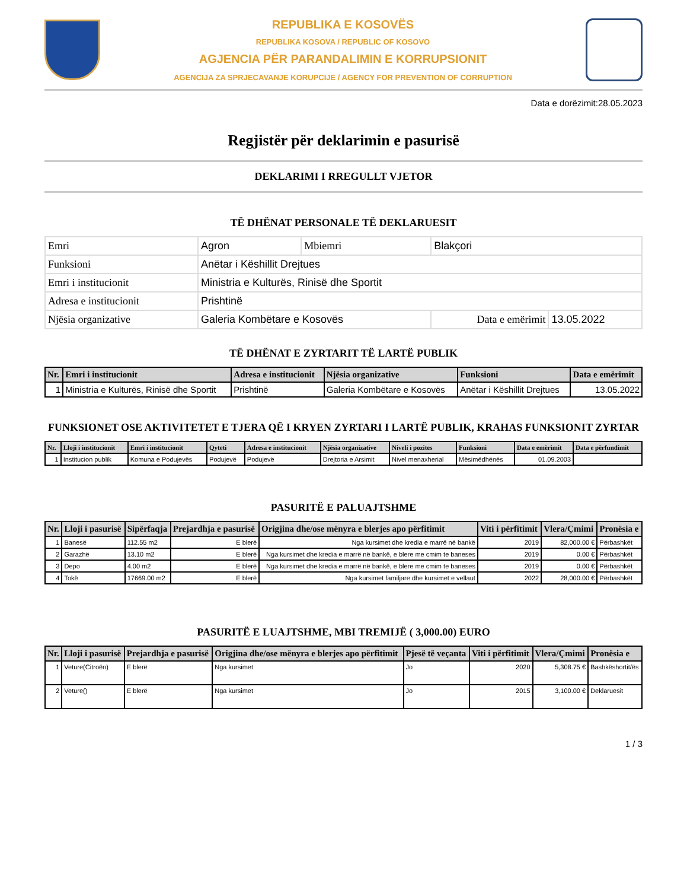REPUBLIKA E KOSOVËS
REPUBLIKA KOSOVA / REPUBLIC OF KOSOVO
AGJENCIA PËR PARANDALIMIN E KORRUPSIONIT
AGENCIJA ZA SPRJECAVANJE KORUPCIJE / AGENCY FOR PREVENTION OF CORRUPTION
Data e dorëzimit:28.05.2023
Regjistër për deklarimin e pasurisë
DEKLARIMI I RREGULLT VJETOR
TË DHËNAT PERSONALE TË DEKLARUESIT
| Emri | Agron | Mbiemri | Blakçori | |
| Funksioni | Anëtar i Këshillit Drejtues | | | |
| Emri i institucionit | Ministria e Kulturës, Rinisë dhe Sportit | | | |
| Adresa e institucionit | Prishtinë | | | |
| Njësia organizative | Galeria Kombëtare e Kosovës | | Data e emërimit | 13.05.2022 |
TË DHËNAT E ZYRTARIT TË LARTË PUBLIK
| Nr. | Emri i institucionit | Adresa e institucionit | Njësia organizative | Funksioni | Data e emërimit |
| --- | --- | --- | --- | --- | --- |
| 1 | Ministria e Kulturës, Rinisë dhe Sportit | Prishtinë | Galeria Kombëtare e Kosovës | Anëtar i Këshillit Drejtues | 13.05.2022 |
FUNKSIONET OSE AKTIVITETET E TJERA QË I KRYEN ZYRTARI I LARTË PUBLIK, KRAHAS FUNKSIONIT ZYRTAR
| Nr. | Lloji i institucionit | Emri i institucionit | Qyteti | Adresa e institucionit | Njësia organizative | Niveli i pozites | Funksioni | Data e emërimit | Data e përfundimit |
| --- | --- | --- | --- | --- | --- | --- | --- | --- | --- |
| 1 | Institucion publik | Komuna e Podujevës | Podujevë | Podujevë | Drejtoria e Arsimit | Nivel menaxherial | Mësimëdhënës | 01.09.2003 | |
PASURITË E PALUAJTSHME
| Nr. | Lloji i pasurisë | Sipërfaqja | Prejardhja e pasurisë | Origjina dhe/ose mënyra e blerjes apo përfitimit | Viti i përfitimit | Vlera/Çmimi | Pronësia e |
| --- | --- | --- | --- | --- | --- | --- | --- |
| 1 | Banesë | 112.55 m2 | E blerë | Nga kursimet dhe kredia e marrë në bankë | 2019 | 82,000.00 € | Përbashkët |
| 2 | Garazhë | 13.10 m2 | E blerë | Nga kursimet dhe kredia e marrë në bankë, e blere me cmim te baneses | 2019 | 0.00 € | Përbashkët |
| 3 | Depo | 4.00 m2 | E blerë | Nga kursimet dhe kredia e marrë në bankë, e blere me cmim te baneses | 2019 | 0.00 € | Përbashkët |
| 4 | Tokë | 17669.00 m2 | E blerë | Nga kursimet familjare dhe kursimet e vellaut | 2022 | 28,000.00 € | Përbashkët |
PASURITË E LUAJTSHME, MBI TREMIJË ( 3,000.00) EURO
| Nr. | Lloji i pasurisë | Prejardhja e pasurisë | Origjina dhe/ose mënyra e blerjes apo përfitimit | Pjesë të veçanta | Viti i përfitimit | Vlera/Çmimi | Pronësia e |
| --- | --- | --- | --- | --- | --- | --- | --- |
| 1 | Veture(Citroën) | E blerë | Nga kursimet | Jo | 2020 | 5,308.75 € | Bashkëshortit/ës |
| 2 | Veture() | E blerë | Nga kursimet | Jo | 2015 | 3,100.00 € | Deklaruesit |
1 / 3